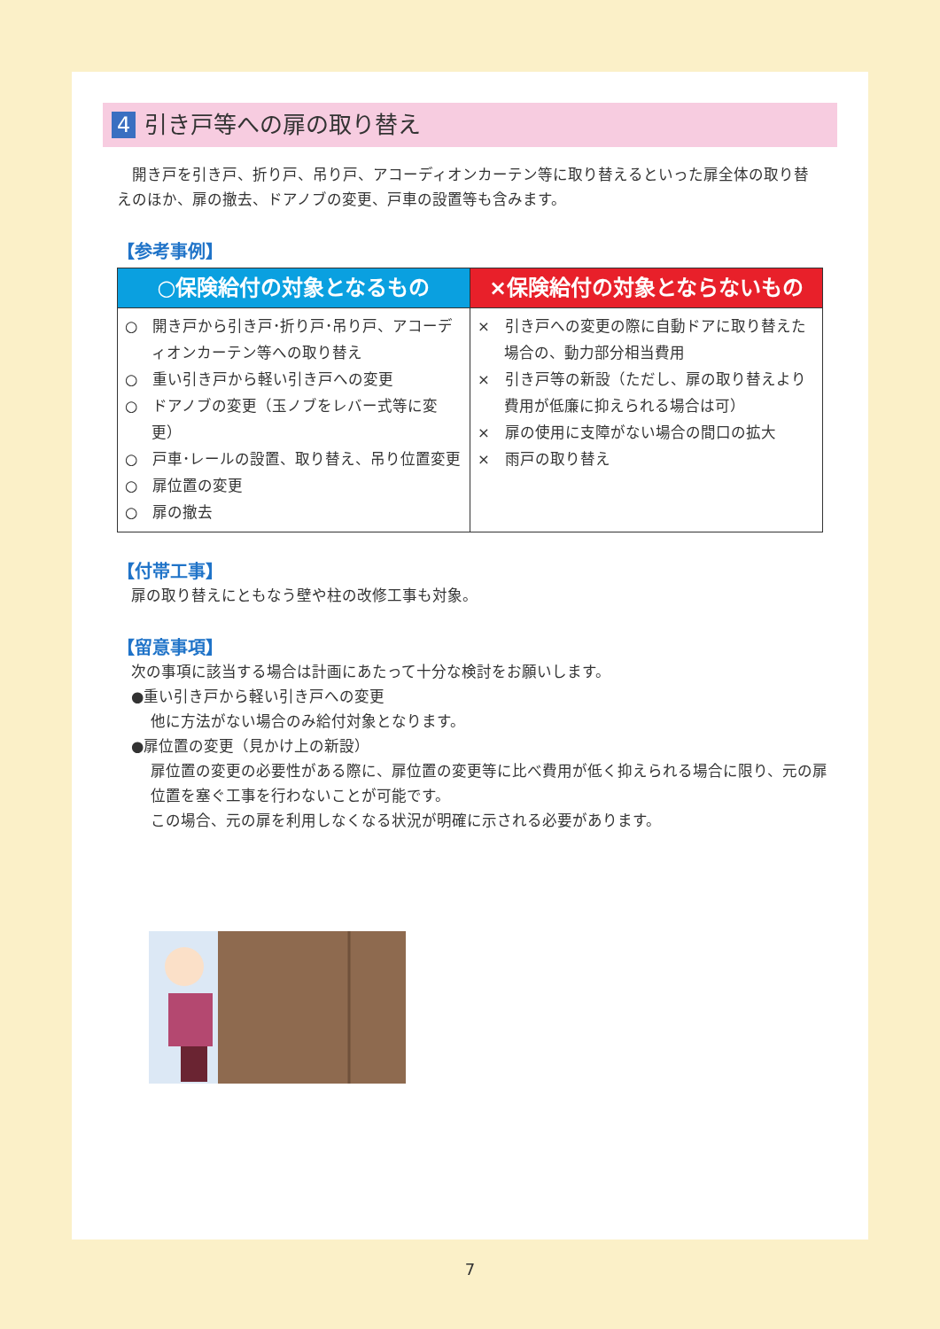4 引き戸等への扉の取り替え
開き戸を引き戸、折り戸、吊り戸、アコーディオンカーテン等に取り替えるといった扉全体の取り替えのほか、扉の撤去、ドアノブの変更、戸車の設置等も含みます。
【参考事例】
| ○保険給付の対象となるもの | ×保険給付の対象とならないもの |
| --- | --- |
| ○ 開き戸から引き戸･折り戸･吊り戸、アコーディオンカーテン等への取り替え ○ 重い引き戸から軽い引き戸への変更 ○ ドアノブの変更（玉ノブをレバー式等に変更） ○ 戸車･レールの設置、取り替え、吊り位置変更 ○ 扉位置の変更 ○ 扉の撤去 | × 引き戸への変更の際に自動ドアに取り替えた場合の、動力部分相当費用 × 引き戸等の新設（ただし、扉の取り替えより費用が低廉に抑えられる場合は可） × 扉の使用に支障がない場合の間口の拡大 × 雨戸の取り替え |
【付帯工事】
扉の取り替えにともなう壁や柱の改修工事も対象。
【留意事項】
次の事項に該当する場合は計画にあたって十分な検討をお願いします。
●重い引き戸から軽い引き戸への変更
他に方法がない場合のみ給付対象となります。
●扉位置の変更（見かけ上の新設）
扉位置の変更の必要性がある際に、扉位置の変更等に比べ費用が低く抑えられる場合に限り、元の扉位置を塞ぐ工事を行わないことが可能です。
この場合、元の扉を利用しなくなる状況が明確に示される必要があります。
7